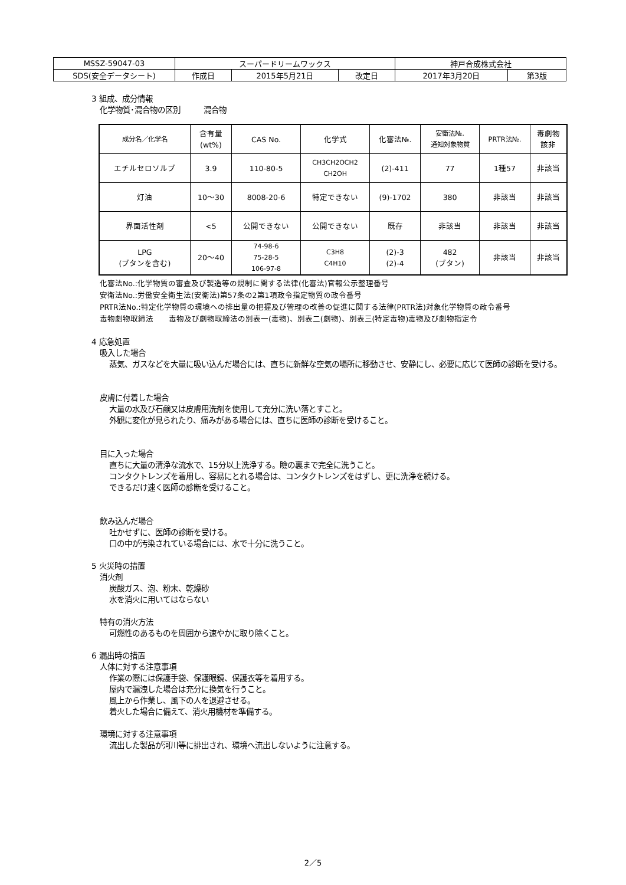| MSSZ-59047-03 | スーパードリームワックス | | | 神戸合成株式会社 | |
| SDS(安全データシート) | 作成日 | 2015年5月21日 | 改定日 | 2017年3月20日 | 第3版 |
3 組成、成分情報
化学物質･混合物の区別　　　混合物
| 成分名／化学名 | 含有量 (wt%) | CAS No. | 化学式 | 化審法№. | 安衛法№. 通知対象物質 | PRTR法№. | 毒劇物 該非 |
| --- | --- | --- | --- | --- | --- | --- | --- |
| エチルセロソルブ | 3.9 | 110-80-5 | CH3CH2OCH2 CH2OH | (2)-411 | 77 | 1種57 | 非該当 |
| 灯油 | 10～30 | 8008-20-6 | 特定できない | (9)-1702 | 380 | 非該当 | 非該当 |
| 界面活性剤 | <5 | 公開できない | 公開できない | 既存 | 非該当 | 非該当 | 非該当 |
| LPG (ブタンを含む) | 20～40 | 74-98-6 75-28-5 106-97-8 | C3H8 C4H10 | (2)-3 (2)-4 | 482 (ブタン) | 非該当 | 非該当 |
化審法No.:化学物質の審査及び製造等の規制に関する法律(化審法)官報公示整理番号
安衛法No.:労働安全衛生法(安衛法)第57条の2第1項政令指定物質の政令番号
PRTR法No.:特定化学物質の環境への排出量の把握及び管理の改善の促進に関する法律(PRTR法)対象化学物質の政令番号
毒物劇物取締法　　毒物及び劇物取締法の別表一(毒物)、別表二(劇物)、別表三(特定毒物)毒物及び劇物指定令
4 応急処置
吸入した場合
蒸気、ガスなどを大量に吸い込んだ場合には、直ちに新鮮な空気の場所に移動させ、安静にし、必要に応じて医師の診断を受ける。
皮膚に付着した場合
大量の水及び石鹸又は皮膚用洗剤を使用して充分に洗い落とすこと。
外観に変化が見られたり、痛みがある場合には、直ちに医師の診断を受けること。
目に入った場合
直ちに大量の清浄な流水で、15分以上洗浄する。瞼の裏まで完全に洗うこと。
コンタクトレンズを着用し、容易にとれる場合は、コンタクトレンズをはずし、更に洗浄を続ける。
できるだけ速く医師の診断を受けること。
飲み込んだ場合
吐かせずに、医師の診断を受ける。
口の中が汚染されている場合には、水で十分に洗うこと。
5 火災時の措置
消火剤
炭酸ガス、泡、粉末、乾燥砂
水を消火に用いてはならない
特有の消火方法
可燃性のあるものを周囲から速やかに取り除くこと。
6 漏出時の措置
人体に対する注意事項
作業の際には保護手袋、保護眼鏡、保護衣等を着用する。
屋内で漏洩した場合は充分に換気を行うこと。
風上から作業し、風下の人を退避させる。
着火した場合に備えて、消火用機材を準備する。
環境に対する注意事項
流出した製品が河川等に排出され、環境へ流出しないように注意する。
2／5